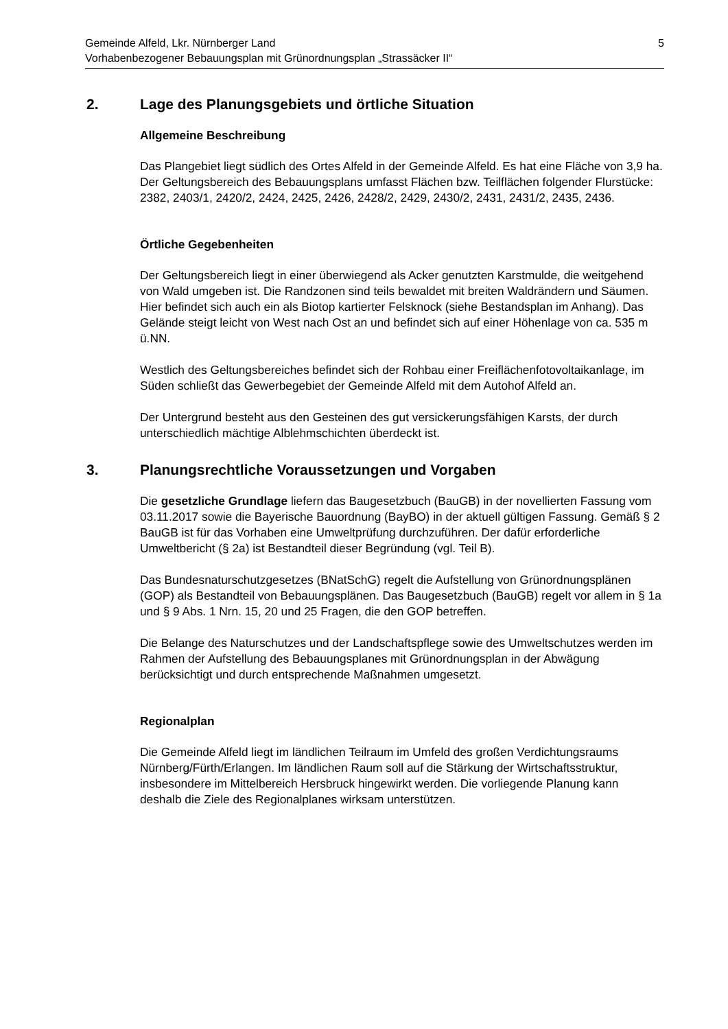5 Gemeinde Alfeld, Lkr. Nürnberger Land
Vorhabenbezogener Bebauungsplan mit Grünordnungsplan „Strassäcker II“
2. Lage des Planungsgebiets und örtliche Situation
Allgemeine Beschreibung
Das Plangebiet liegt südlich des Ortes Alfeld in der Gemeinde Alfeld. Es hat eine Fläche von 3,9 ha. Der Geltungsbereich des Bebauungsplans umfasst Flächen bzw. Teilflächen folgender Flurstücke: 2382, 2403/1, 2420/2, 2424, 2425, 2426, 2428/2, 2429, 2430/2, 2431, 2431/2, 2435, 2436.
Örtliche Gegebenheiten
Der Geltungsbereich liegt in einer überwiegend als Acker genutzten Karstmulde, die weitgehend von Wald umgeben ist. Die Randzonen sind teils bewaldet mit breiten Waldrändern und Säumen. Hier befindet sich auch ein als Biotop kartierter Felsknock (siehe Bestandsplan im Anhang). Das Gelände steigt leicht von West nach Ost an und befindet sich auf einer Höhenlage von ca. 535 m ü.NN.
Westlich des Geltungsbereiches befindet sich der Rohbau einer Freiflächenfotovoltaikanlage, im Süden schließt das Gewerbegebiet der Gemeinde Alfeld mit dem Autohof Alfeld an.
Der Untergrund besteht aus den Gesteinen des gut versickerungsfähigen Karsts, der durch unterschiedlich mächtige Alblehmschichten überdeckt ist.
3. Planungsrechtliche Voraussetzungen und Vorgaben
Die gesetzliche Grundlage liefern das Baugesetzbuch (BauGB) in der novellierten Fassung vom 03.11.2017 sowie die Bayerische Bauordnung (BayBO) in der aktuell gültigen Fassung. Gemäß § 2 BauGB ist für das Vorhaben eine Umweltprüfung durchzuführen. Der dafür erforderliche Umweltbericht (§ 2a) ist Bestandteil dieser Begründung (vgl. Teil B).
Das Bundesnaturschutzgesetzes (BNatSchG) regelt die Aufstellung von Grünordnungsplänen (GOP) als Bestandteil von Bebauungsplänen. Das Baugesetzbuch (BauGB) regelt vor allem in § 1a und § 9 Abs. 1 Nrn. 15, 20 und 25 Fragen, die den GOP betreffen.
Die Belange des Naturschutzes und der Landschaftspflege sowie des Umweltschutzes werden im Rahmen der Aufstellung des Bebauungsplanes mit Grünordnungsplan in der Abwägung berücksichtigt und durch entsprechende Maßnahmen umgesetzt.
Regionalplan
Die Gemeinde Alfeld liegt im ländlichen Teilraum im Umfeld des großen Verdichtungsraums Nürnberg/Fürth/Erlangen. Im ländlichen Raum soll auf die Stärkung der Wirtschaftsstruktur, insbesondere im Mittelbereich Hersbruck hingewirkt werden. Die vorliegende Planung kann deshalb die Ziele des Regionalplanes wirksam unterstützen.